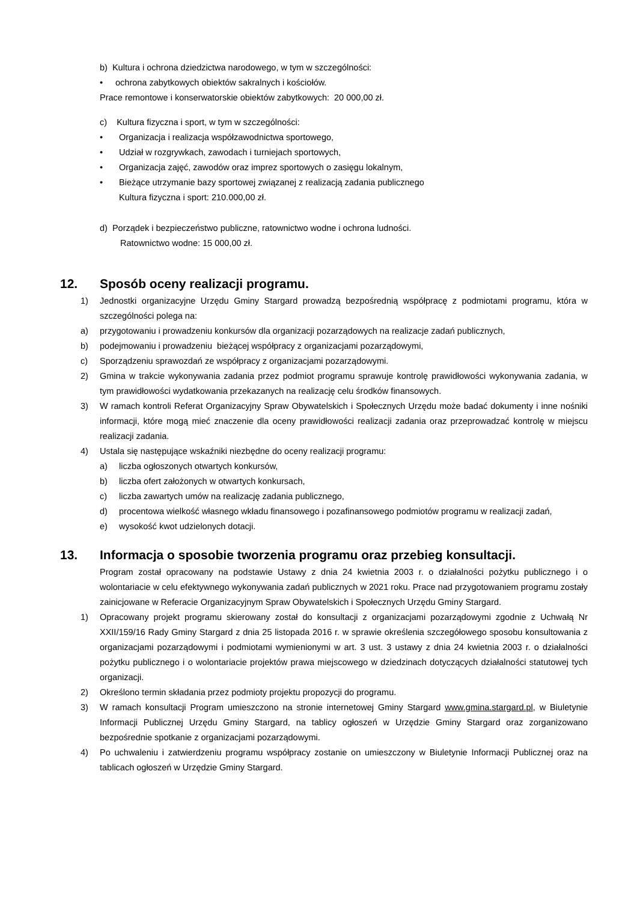b) Kultura i ochrona dziedzictwa narodowego, w tym w szczególności:
• ochrona zabytkowych obiektów sakralnych i kościołów.
Prace remontowe i konserwatorskie obiektów zabytkowych: 20 000,00 zł.
c) Kultura fizyczna i sport, w tym w szczególności:
• Organizacja i realizacja współzawodnictwa sportowego,
• Udział w rozgrywkach, zawodach i turniejach sportowych,
• Organizacja zajęć, zawodów oraz imprez sportowych o zasięgu lokalnym,
• Bieżące utrzymanie bazy sportowej związanej z realizacją zadania publicznego
Kultura fizyczna i sport: 210.000,00 zł.
d) Porządek i bezpieczeństwo publiczne, ratownictwo wodne i ochrona ludności.
Ratownictwo wodne: 15 000,00 zł.
12. Sposób oceny realizacji programu.
1) Jednostki organizacyjne Urzędu Gminy Stargard prowadzą bezpośrednią współpracę z podmiotami programu, która w szczególności polega na:
a) przygotowaniu i prowadzeniu konkursów dla organizacji pozarządowych na realizacje zadań publicznych,
b) podejmowaniu i prowadzeniu bieżącej współpracy z organizacjami pozarządowymi,
c) Sporządzeniu sprawozdań ze współpracy z organizacjami pozarządowymi.
2) Gmina w trakcie wykonywania zadania przez podmiot programu sprawuje kontrolę prawidłowości wykonywania zadania, w tym prawidłowości wydatkowania przekazanych na realizację celu środków finansowych.
3) W ramach kontroli Referat Organizacyjny Spraw Obywatelskich i Społecznych Urzędu może badać dokumenty i inne nośniki informacji, które mogą mieć znaczenie dla oceny prawidłowości realizacji zadania oraz przeprowadzać kontrolę w miejscu realizacji zadania.
4) Ustala się następujące wskaźniki niezbędne do oceny realizacji programu:
a) liczba ogłoszonych otwartych konkursów,
b) liczba ofert założonych w otwartych konkursach,
c) liczba zawartych umów na realizację zadania publicznego,
d) procentowa wielkość własnego wkładu finansowego i pozafinansowego podmiotów programu w realizacji zadań,
e) wysokość kwot udzielonych dotacji.
13. Informacja o sposobie tworzenia programu oraz przebieg konsultacji.
Program został opracowany na podstawie Ustawy z dnia 24 kwietnia 2003 r. o działalności pożytku publicznego i o wolontariacie w celu efektywnego wykonywania zadań publicznych w 2021 roku. Prace nad przygotowaniem programu zostały zainicjowane w Referacie Organizacyjnym Spraw Obywatelskich i Społecznych Urzędu Gminy Stargard.
1) Opracowany projekt programu skierowany został do konsultacji z organizacjami pozarządowymi zgodnie z Uchwałą Nr XXII/159/16 Rady Gminy Stargard z dnia 25 listopada 2016 r. w sprawie określenia szczegółowego sposobu konsultowania z organizacjami pozarządowymi i podmiotami wymienionymi w art. 3 ust. 3 ustawy z dnia 24 kwietnia 2003 r. o działalności pożytku publicznego i o wolontariacie projektów prawa miejscowego w dziedzinach dotyczących działalności statutowej tych organizacji.
2) Określono termin składania przez podmioty projektu propozycji do programu.
3) W ramach konsultacji Program umieszczono na stronie internetowej Gminy Stargard www.gmina.stargard.pl, w Biuletynie Informacji Publicznej Urzędu Gminy Stargard, na tablicy ogłoszeń w Urzędzie Gminy Stargard oraz zorganizowano bezpośrednie spotkanie z organizacjami pozarządowymi.
4) Po uchwaleniu i zatwierdzeniu programu współpracy zostanie on umieszczony w Biuletynie Informacji Publicznej oraz na tablicach ogłoszeń w Urzędzie Gminy Stargard.